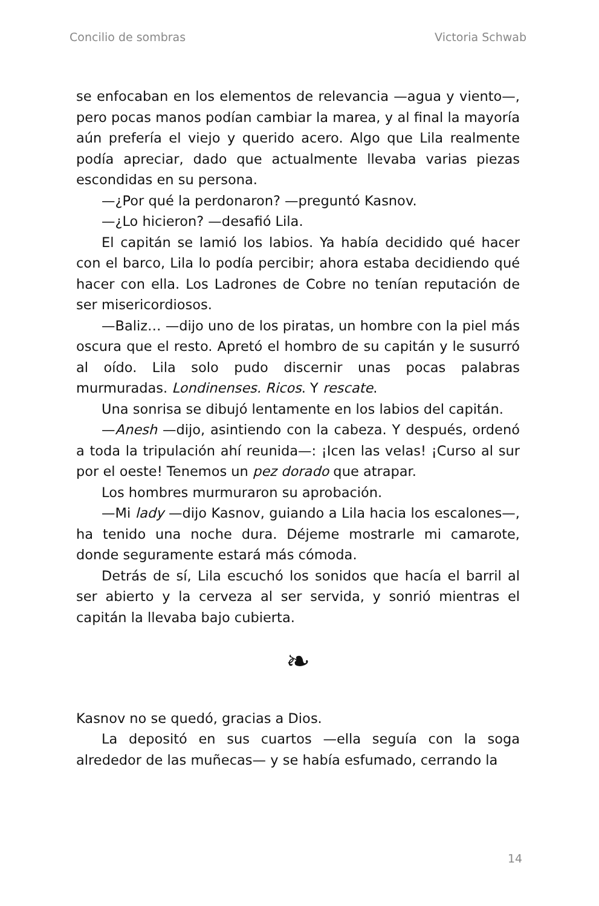Concilio de sombras Victoria Schwab
se enfocaban en los elementos de relevancia —agua y viento—, pero pocas manos podían cambiar la marea, y al final la mayoría aún prefería el viejo y querido acero. Algo que Lila realmente podía apreciar, dado que actualmente llevaba varias piezas escondidas en su persona.
—¿Por qué la perdonaron? —preguntó Kasnov.
—¿Lo hicieron? —desafió Lila.
El capitán se lamió los labios. Ya había decidido qué hacer con el barco, Lila lo podía percibir; ahora estaba decidiendo qué hacer con ella. Los Ladrones de Cobre no tenían reputación de ser misericordiosos.
—Baliz… —dijo uno de los piratas, un hombre con la piel más oscura que el resto. Apretó el hombro de su capitán y le susurró al oído. Lila solo pudo discernir unas pocas palabras murmuradas. Londinenses. Ricos. Y rescate.
Una sonrisa se dibujó lentamente en los labios del capitán.
—Anesh —dijo, asintiendo con la cabeza. Y después, ordenó a toda la tripulación ahí reunida—: ¡Icen las velas! ¡Curso al sur por el oeste! Tenemos un pez dorado que atrapar.
Los hombres murmuraron su aprobación.
—Mi lady —dijo Kasnov, guiando a Lila hacia los escalones—, ha tenido una noche dura. Déjeme mostrarle mi camarote, donde seguramente estará más cómoda.
Detrás de sí, Lila escuchó los sonidos que hacía el barril al ser abierto y la cerveza al ser servida, y sonrió mientras el capitán la llevaba bajo cubierta.
❧
Kasnov no se quedó, gracias a Dios.
La depositó en sus cuartos —ella seguía con la soga alrededor de las muñecas— y se había esfumado, cerrando la
14